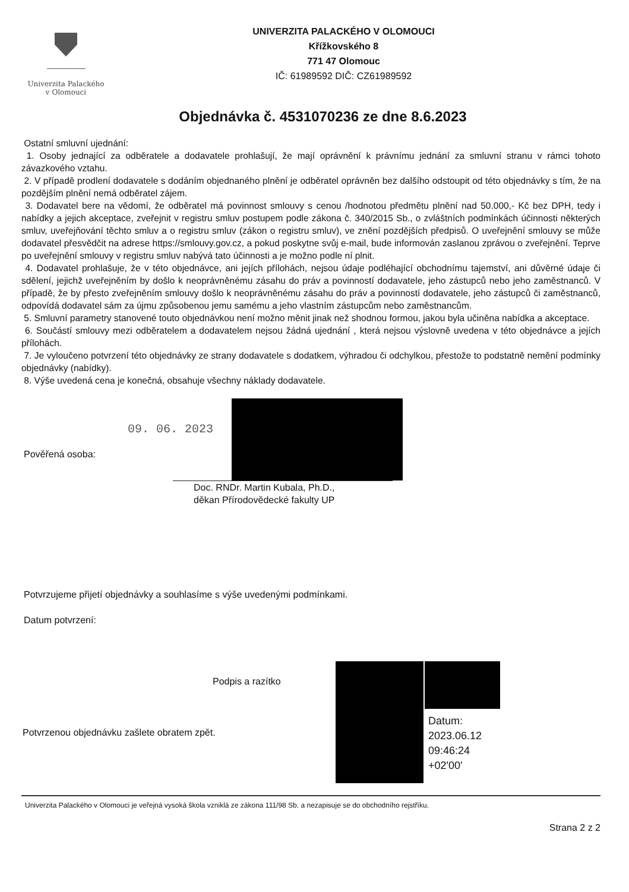Univerzita Palackého
v Olomouci
UNIVERZITA PALACKÉHO V OLOMOUCI
Křížkovského 8
771 47 Olomouc
IČ: 61989592 DIČ: CZ61989592
Objednávka č. 4531070236 ze dne 8.6.2023
Ostatní smluvní ujednání:
1. Osoby jednající za odběratele a dodavatele prohlašují, že mají oprávnění k právnímu jednání za smluvní stranu v rámci tohoto závazkového vztahu.
2. V případě prodlení dodavatele s dodáním objednaného plnění je odběratel oprávněn bez dalšího odstoupit od této objednávky s tím, že na pozdějším plnění nemá odběratel zájem.
3. Dodavatel bere na vědomí, že odběratel má povinnost smlouvy s cenou /hodnotou předmětu plnění nad 50.000,- Kč bez DPH, tedy i nabídky a jejich akceptace, zveřejnit v registru smluv postupem podle zákona č. 340/2015 Sb., o zvláštních podmínkách účinnosti některých smluv, uveřejňování těchto smluv a o registru smluv (zákon o registru smluv), ve znění pozdějších předpisů. O uveřejnění smlouvy se může dodavatel přesvědčit na adrese https://smlouvy.gov.cz, a pokud poskytne svůj e-mail, bude informován zaslanou zprávou o zveřejnění. Teprve po uveřejnění smlouvy v registru smluv nabývá tato účinnosti a je možno podle ní plnit.
4. Dodavatel prohlašuje, že v této objednávce, ani jejích přílohách, nejsou údaje podléhající obchodnímu tajemství, ani důvěrné údaje či sdělení, jejichž uveřejněním by došlo k neoprávněnému zásahu do práv a povinností dodavatele, jeho zástupců nebo jeho zaměstnanců. V případě, že by přesto zveřejněním smlouvy došlo k neoprávněnému zásahu do práv a povinností dodavatele, jeho zástupců či zaměstnanců, odpovídá dodavatel sám za újmu způsobenou jemu samému a jeho vlastním zástupcům nebo zaměstnancům.
5. Smluvní parametry stanovené touto objednávkou není možno měnit jinak než shodnou formou, jakou byla učiněna nabídka a akceptace.
6. Součástí smlouvy mezi odběratelem a dodavatelem nejsou žádná ujednání , která nejsou výslovně uvedena v této objednávce a jejích přílohách.
7. Je vyloučeno potvrzení této objednávky ze strany dodavatele s dodatkem, výhradou či odchylkou, přestože to podstatně nemění podmínky objednávky (nabídky).
8. Výše uvedená cena je konečná, obsahuje všechny náklady dodavatele.
Pověřená osoba:
09. 06. 2023
Doc. RNDr. Martin Kubala, Ph.D.,
děkan Přírodovědecké fakulty UP
Potvrzujeme přijetí objednávky a souhlasíme s výše uvedenými podmínkami.
Datum potvrzení:
Podpis a razítko
Potvrzenou objednávku zašlete obratem zpět.
Datum:
2023.06.12
09:46:24
+02'00'
Univerzita Palackého v Olomouci je veřejná vysoká škola vzniklá ze zákona 111/98 Sb. a nezapisuje se do obchodního rejstříku.
Strana 2 z 2